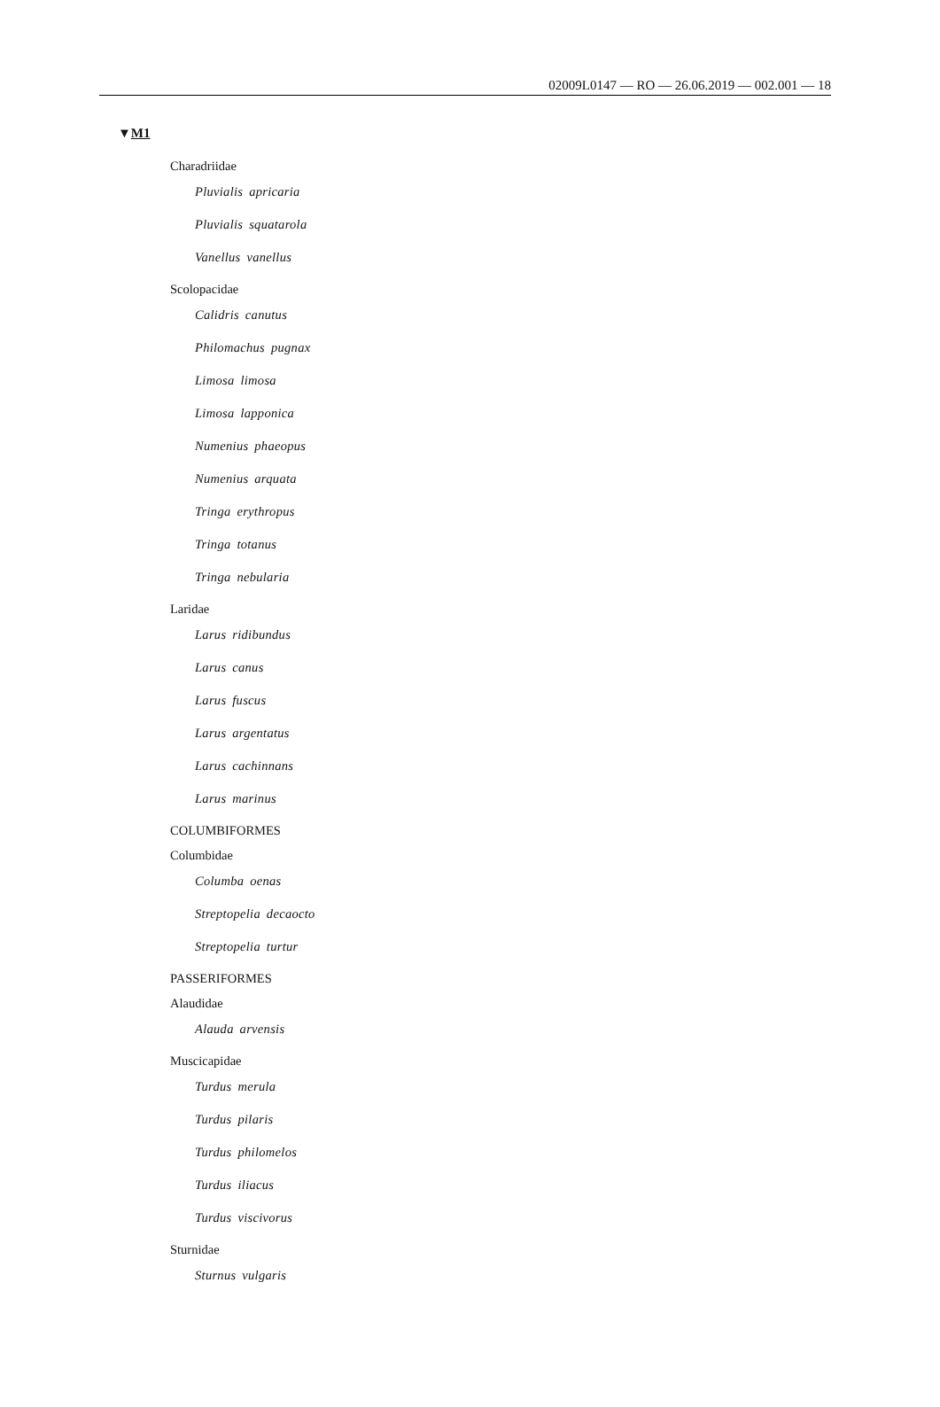02009L0147 — RO — 26.06.2019 — 002.001 — 18
▼M1
Charadriidae
Pluvialis apricaria
Pluvialis squatarola
Vanellus vanellus
Scolopacidae
Calidris canutus
Philomachus pugnax
Limosa limosa
Limosa lapponica
Numenius phaeopus
Numenius arquata
Tringa erythropus
Tringa totanus
Tringa nebularia
Laridae
Larus ridibundus
Larus canus
Larus fuscus
Larus argentatus
Larus cachinnans
Larus marinus
COLUMBIFORMES
Columbidae
Columba oenas
Streptopelia decaocto
Streptopelia turtur
PASSERIFORMES
Alaudidae
Alauda arvensis
Muscicapidae
Turdus merula
Turdus pilaris
Turdus philomelos
Turdus iliacus
Turdus viscivorus
Sturnidae
Sturnus vulgaris